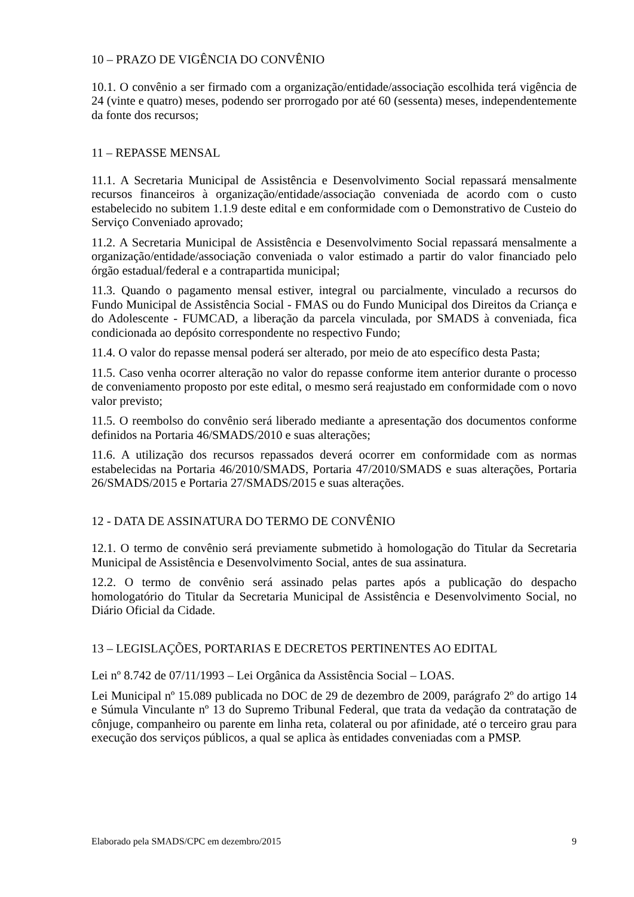10 – PRAZO DE VIGÊNCIA DO CONVÊNIO
10.1. O convênio a ser firmado com a organização/entidade/associação escolhida terá vigência de 24 (vinte e quatro) meses, podendo ser prorrogado por até 60 (sessenta) meses, independentemente da fonte dos recursos;
11 – REPASSE MENSAL
11.1. A Secretaria Municipal de Assistência e Desenvolvimento Social repassará mensalmente recursos financeiros à organização/entidade/associação conveniada de acordo com o custo estabelecido no subitem 1.1.9 deste edital e em conformidade com o Demonstrativo de Custeio do Serviço Conveniado aprovado;
11.2. A Secretaria Municipal de Assistência e Desenvolvimento Social repassará mensalmente a organização/entidade/associação conveniada o valor estimado a partir do valor financiado pelo órgão estadual/federal e a contrapartida municipal;
11.3. Quando o pagamento mensal estiver, integral ou parcialmente, vinculado a recursos do Fundo Municipal de Assistência Social - FMAS ou do Fundo Municipal dos Direitos da Criança e do Adolescente - FUMCAD, a liberação da parcela vinculada, por SMADS à conveniada, fica condicionada ao depósito correspondente no respectivo Fundo;
11.4. O valor do repasse mensal poderá ser alterado, por meio de ato específico desta Pasta;
11.5. Caso venha ocorrer alteração no valor do repasse conforme item anterior durante o processo de conveniamento proposto por este edital, o mesmo será reajustado em conformidade com o novo valor previsto;
11.5. O reembolso do convênio será liberado mediante a apresentação dos documentos conforme definidos na Portaria 46/SMADS/2010 e suas alterações;
11.6. A utilização dos recursos repassados deverá ocorrer em conformidade com as normas estabelecidas na Portaria 46/2010/SMADS, Portaria 47/2010/SMADS e suas alterações, Portaria 26/SMADS/2015 e Portaria 27/SMADS/2015 e suas alterações.
12 - DATA DE ASSINATURA DO TERMO DE CONVÊNIO
12.1. O termo de convênio será previamente submetido à homologação do Titular da Secretaria Municipal de Assistência e Desenvolvimento Social, antes de sua assinatura.
12.2. O termo de convênio será assinado pelas partes após a publicação do despacho homologatório do Titular da Secretaria Municipal de Assistência e Desenvolvimento Social, no Diário Oficial da Cidade.
13 – LEGISLAÇÕES, PORTARIAS E DECRETOS PERTINENTES AO EDITAL
Lei nº 8.742 de 07/11/1993 – Lei Orgânica da Assistência Social – LOAS.
Lei Municipal nº 15.089 publicada no DOC de 29 de dezembro de 2009, parágrafo 2º do artigo 14 e Súmula Vinculante nº 13 do Supremo Tribunal Federal, que trata da vedação da contratação de cônjuge, companheiro ou parente em linha reta, colateral ou por afinidade, até o terceiro grau para execução dos serviços públicos, a qual se aplica às entidades conveniadas com a PMSP.
Elaborado pela SMADS/CPC em dezembro/2015 9